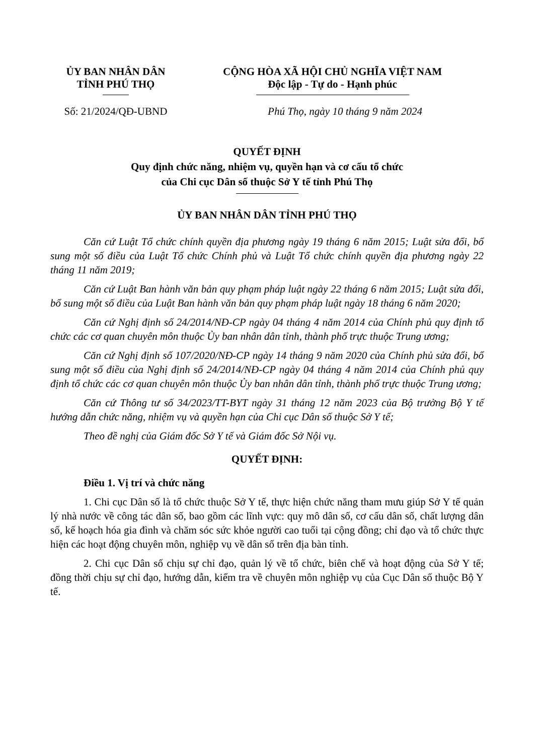ỦY BAN NHÂN DÂN
TỈNH PHÚ THỌ
Số: 21/2024/QĐ-UBND
CỘNG HÒA XÃ HỘI CHỦ NGHĨA VIỆT NAM
Độc lập - Tự do - Hạnh phúc
Phú Thọ, ngày 10 tháng 9 năm 2024
QUYẾT ĐỊNH
Quy định chức năng, nhiệm vụ, quyền hạn và cơ cấu tổ chức
của Chi cục Dân số thuộc Sở Y tế tỉnh Phú Thọ
ỦY BAN NHÂN DÂN TỈNH PHÚ THỌ
Căn cứ Luật Tổ chức chính quyền địa phương ngày 19 tháng 6 năm 2015; Luật sửa đổi, bổ sung một số điều của Luật Tổ chức Chính phủ và Luật Tổ chức chính quyền địa phương ngày 22 tháng 11 năm 2019;
Căn cứ Luật Ban hành văn bản quy phạm pháp luật ngày 22 tháng 6 năm 2015; Luật sửa đổi, bổ sung một số điều của Luật Ban hành văn bản quy phạm pháp luật ngày 18 tháng 6 năm 2020;
Căn cứ Nghị định số 24/2014/NĐ-CP ngày 04 tháng 4 năm 2014 của Chính phủ quy định tổ chức các cơ quan chuyên môn thuộc Ủy ban nhân dân tỉnh, thành phố trực thuộc Trung ương;
Căn cứ Nghị định số 107/2020/NĐ-CP ngày 14 tháng 9 năm 2020 của Chính phủ sửa đổi, bổ sung một số điều của Nghị định số 24/2014/NĐ-CP ngày 04 tháng 4 năm 2014 của Chính phủ quy định tổ chức các cơ quan chuyên môn thuộc Ủy ban nhân dân tỉnh, thành phố trực thuộc Trung ương;
Căn cứ Thông tư số 34/2023/TT-BYT ngày 31 tháng 12 năm 2023 của Bộ trưởng Bộ Y tế hướng dẫn chức năng, nhiệm vụ và quyền hạn của Chi cục Dân số thuộc Sở Y tế;
Theo đề nghị của Giám đốc Sở Y tế và Giám đốc Sở Nội vụ.
QUYẾT ĐỊNH:
Điều 1. Vị trí và chức năng
1. Chi cục Dân số là tổ chức thuộc Sở Y tế, thực hiện chức năng tham mưu giúp Sở Y tế quản lý nhà nước về công tác dân số, bao gồm các lĩnh vực: quy mô dân số, cơ cấu dân số, chất lượng dân số, kế hoạch hóa gia đình và chăm sóc sức khỏe người cao tuổi tại cộng đồng; chỉ đạo và tổ chức thực hiện các hoạt động chuyên môn, nghiệp vụ về dân số trên địa bàn tỉnh.
2. Chi cục Dân số chịu sự chỉ đạo, quản lý về tổ chức, biên chế và hoạt động của Sở Y tế; đồng thời chịu sự chỉ đạo, hướng dẫn, kiểm tra về chuyên môn nghiệp vụ của Cục Dân số thuộc Bộ Y tế.